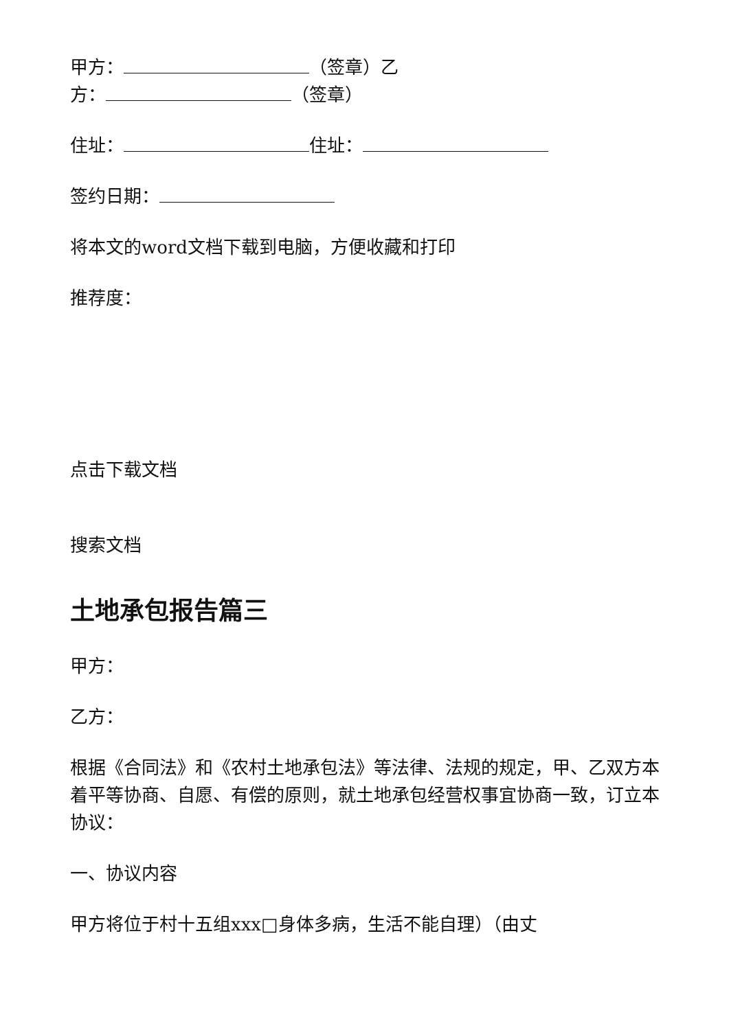甲方： （签章）乙
方： （签章）
住址： 住址：
签约日期：
将本文的word文档下载到电脑，方便收藏和打印
推荐度：
点击下载文档
搜索文档
土地承包报告篇三
甲方：
乙方：
根据《合同法》和《农村土地承包法》等法律、法规的规定，甲、乙双方本着平等协商、自愿、有偿的原则，就土地承包经营权事宜协商一致，订立本协议：
一、协议内容
甲方将位于村十五组xxx□身体多病，生活不能自理）（由丈